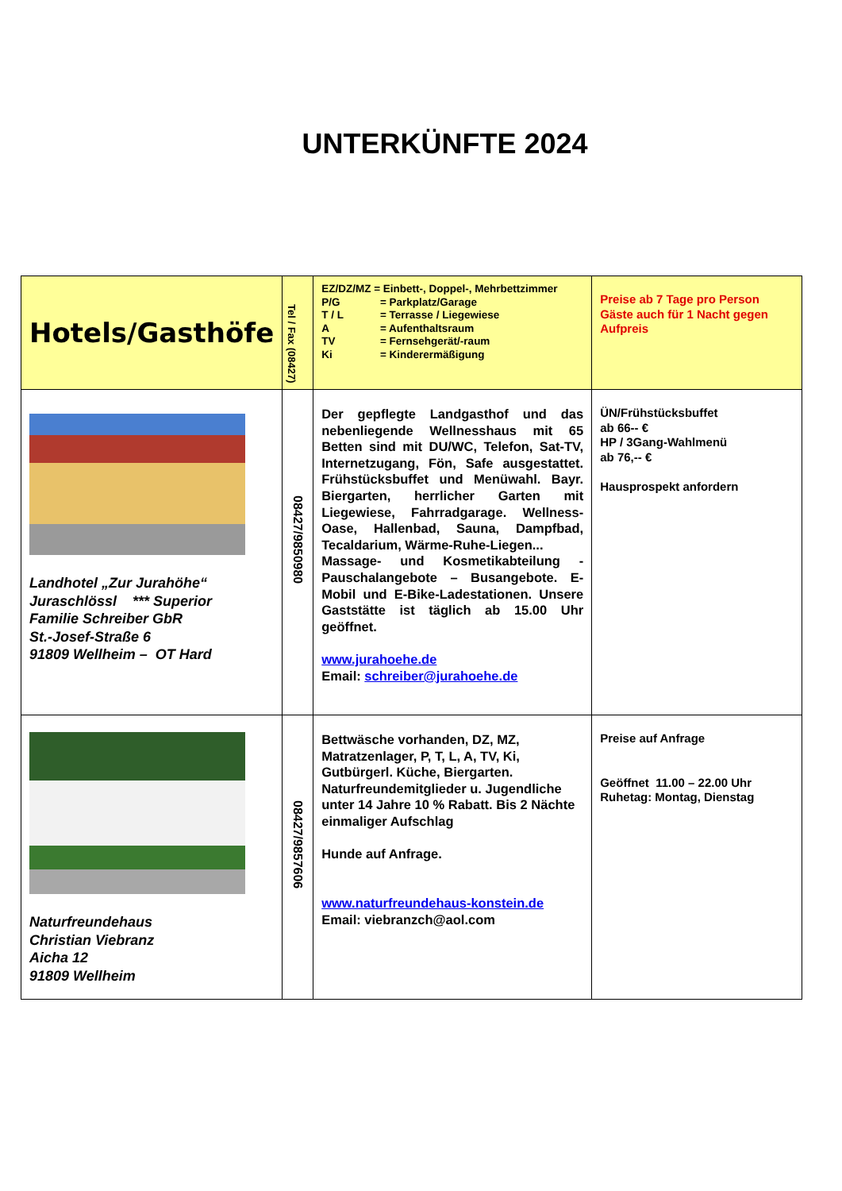UNTERKÜNFTE 2024
| Hotels/Gasthöfe | Tel / Fax (08427) | EZ/DZ/MZ = Einbett-, Doppel-, Mehrbettzimmer P/G = Parkplatz/Garage T / L = Terrasse / Liegewiese A = Aufenthaltsraum TV = Fernsehgerät/-raum Ki = Kinderermäßigung | Preise ab 7 Tage pro Person Gäste auch für 1 Nacht gegen Aufpreis |
| Landhotel „Zur Jurahöhe“ Juraschlössl *** Superior Familie Schreiber GbR St.-Josef-Straße 6 91809 Wellheim – OT Hard | 08427/9850980 | Der gepflegte Landgasthof und das nebenliegende Wellnesshaus mit 65 Betten sind mit DU/WC, Telefon, Sat-TV, Internetzugang, Fön, Safe ausgestattet. Frühstücksbuffet und Menüwahl. Bayr. Biergarten, herrlicher Garten mit Liegewiese, Fahrradgarage. Wellness-Oase, Hallenbad, Sauna, Dampfbad, Tecaldarium, Wärme-Ruhe-Liegen... Massage- und Kosmetikabteilung - Pauschalangebote – Busangebote. E-Mobil und E-Bike-Ladestationen. Unsere Gaststätte ist täglich ab 15.00 Uhr geöffnet. www.jurahoehe.de Email: schreiber@jurahoehe.de | ÜN/Frühstücksbuffet ab 66-- € HP / 3Gang-Wahlmenü ab 76,-- € Hausprospekt anfordern |
| Naturfreundehaus Christian Viebranz Aicha 12 91809 Wellheim | 08427/9857606 | Bettwäsche vorhanden, DZ, MZ, Matratzenlager, P, T, L, A, TV, Ki, Gutbürgerl. Küche, Biergarten. Naturfreundemitglieder u. Jugendliche unter 14 Jahre 10 % Rabatt. Bis 2 Nächte einmaliger Aufschlag Hunde auf Anfrage. www.naturfreundehaus-konstein.de Email: viebranzch@aol.com | Preise auf Anfrage Geöffnet 11.00 – 22.00 Uhr Ruhetag: Montag, Dienstag |